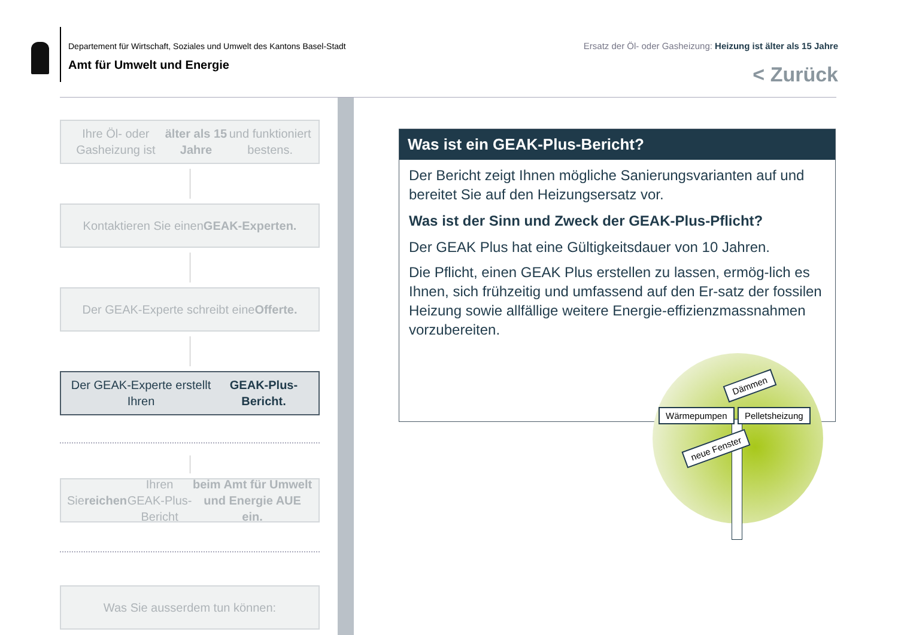Departement für Wirtschaft, Soziales und Umwelt des Kantons Basel-Stadt
Amt für Umwelt und Energie
Ersatz der Öl- oder Gasheizung: Heizung ist älter als 15 Jahre
< Zurück
Ihre Öl- oder Gasheizung ist älter als 15 Jahre und funktioniert bestens.
Kontaktieren Sie einen GEAK-Experten.
Der GEAK-Experte schreibt eine Offerte.
Der GEAK-Experte erstellt Ihren GEAK-Plus-Bericht.
Sie reichen Ihren GEAK-Plus-Bericht beim Amt für Umwelt und Energie AUE ein.
Was Sie ausserdem tun können:
Was ist ein GEAK-Plus-Bericht?
Der Bericht zeigt Ihnen mögliche Sanierungsvarianten auf und bereitet Sie auf den Heizungsersatz vor.
Was ist der Sinn und Zweck der GEAK-Plus-Pflicht?
Der GEAK Plus hat eine Gültigkeitsdauer von 10 Jahren.
Die Pflicht, einen GEAK Plus erstellen zu lassen, ermög-lich es Ihnen, sich frühzeitig und umfassend auf den Er-satz der fossilen Heizung sowie allfällige weitere Energie-effizienzmassnahmen vorzubereiten.
Dämmen
Wärmepumpen Pelletsheizung
neue Fenster